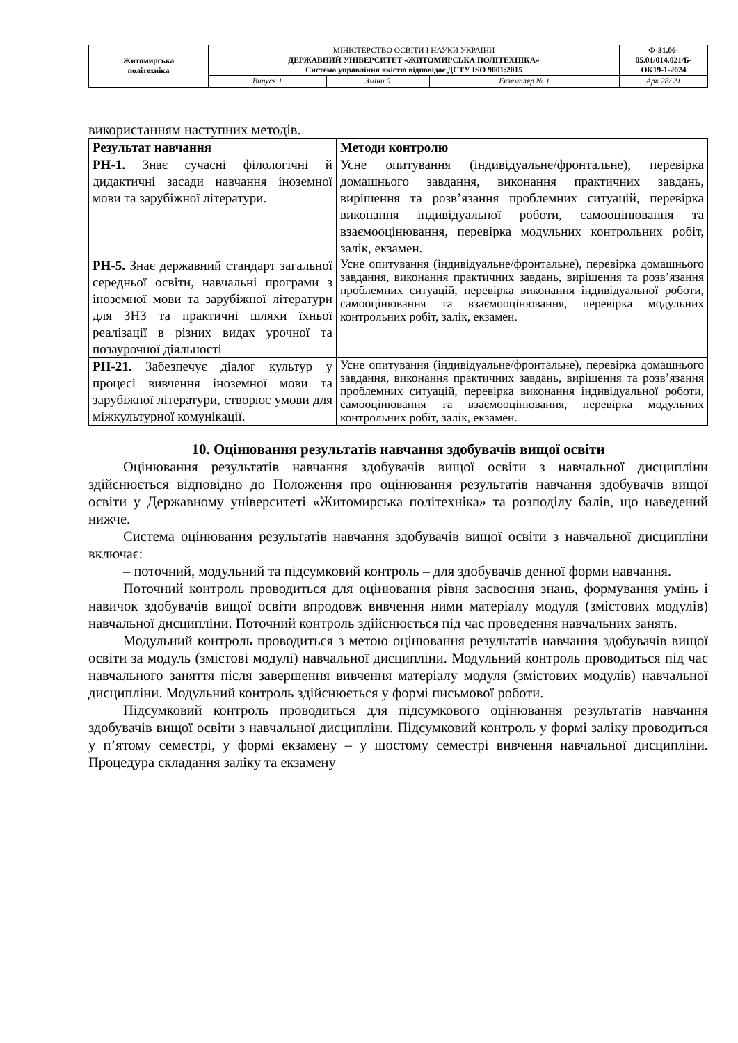| Житомирська політехніка | МІНІСТЕРСТВО ОСВІТИ І НАУКИ УКРАЇНИ ДЕРЖАВНИЙ УНІВЕРСИТЕТ «ЖИТОМИРСЬКА ПОЛІТЕХНІКА» Система управління якістю відповідає ДСТУ ISO 9001:2015 | | | Ф-31.06- 05.01/014.021/Б- ОК19-1-2024 |
| | Випуск 1 | Зміни 0 | Екземпляр № 1 | Арк 28/ 21 |
використанням наступних методів.
| Результат навчання | Методи контролю |
| --- | --- |
| РН-1. Знає сучасні філологічні й дидактичні засади навчання іноземної мови та зарубіжної літератури. | Усне опитування (індивідуальне/фронтальне), перевірка домашнього завдання, виконання практичних завдань, вирішення та розв’язання проблемних ситуацій, перевірка виконання індивідуальної роботи, самооцінювання та взаємооцінювання, перевірка модульних контрольних робіт, залік, екзамен. |
| РН-5. Знає державний стандарт загальної середньої освіти, навчальні програми з іноземної мови та зарубіжної літератури для ЗНЗ та практичні шляхи їхньої реалізації в різних видах урочної та позаурочної діяльності | Усне опитування (індивідуальне/фронтальне), перевірка домашнього завдання, виконання практичних завдань, вирішення та розв’язання проблемних ситуацій, перевірка виконання індивідуальної роботи, самооцінювання та взаємооцінювання, перевірка модульних контрольних робіт, залік, екзамен. |
| РН-21. Забезпечує діалог культур у процесі вивчення іноземної мови та зарубіжної літератури, створює умови для міжкультурної комунікації. | Усне опитування (індивідуальне/фронтальне), перевірка домашнього завдання, виконання практичних завдань, вирішення та розв’язання проблемних ситуацій, перевірка виконання індивідуальної роботи, самооцінювання та взаємооцінювання, перевірка модульних контрольних робіт, залік, екзамен. |
10. Оцінювання результатів навчання здобувачів вищої освіти
Оцінювання результатів навчання здобувачів вищої освіти з навчальної дисципліни здійснюється відповідно до Положення про оцінювання результатів навчання здобувачів вищої освіти у Державному університеті «Житомирська політехніка» та розподілу балів, що наведений нижче.
Система оцінювання результатів навчання здобувачів вищої освіти з навчальної дисципліни включає:
– поточний, модульний та підсумковий контроль – для здобувачів денної форми навчання.
Поточний контроль проводиться для оцінювання рівня засвоєння знань, формування умінь і навичок здобувачів вищої освіти впродовж вивчення ними матеріалу модуля (змістових модулів) навчальної дисципліни. Поточний контроль здійснюється під час проведення навчальних занять.
Модульний контроль проводиться з метою оцінювання результатів навчання здобувачів вищої освіти за модуль (змістові модулі) навчальної дисципліни. Модульний контроль проводиться під час навчального заняття після завершення вивчення матеріалу модуля (змістових модулів) навчальної дисципліни. Модульний контроль здійснюється у формі письмової роботи.
Підсумковий контроль проводиться для підсумкового оцінювання результатів навчання здобувачів вищої освіти з навчальної дисципліни. Підсумковий контроль у формі заліку проводиться у п’ятому семестрі, у формі екзамену – у шостому семестрі вивчення навчальної дисципліни. Процедура складання заліку та екзамену